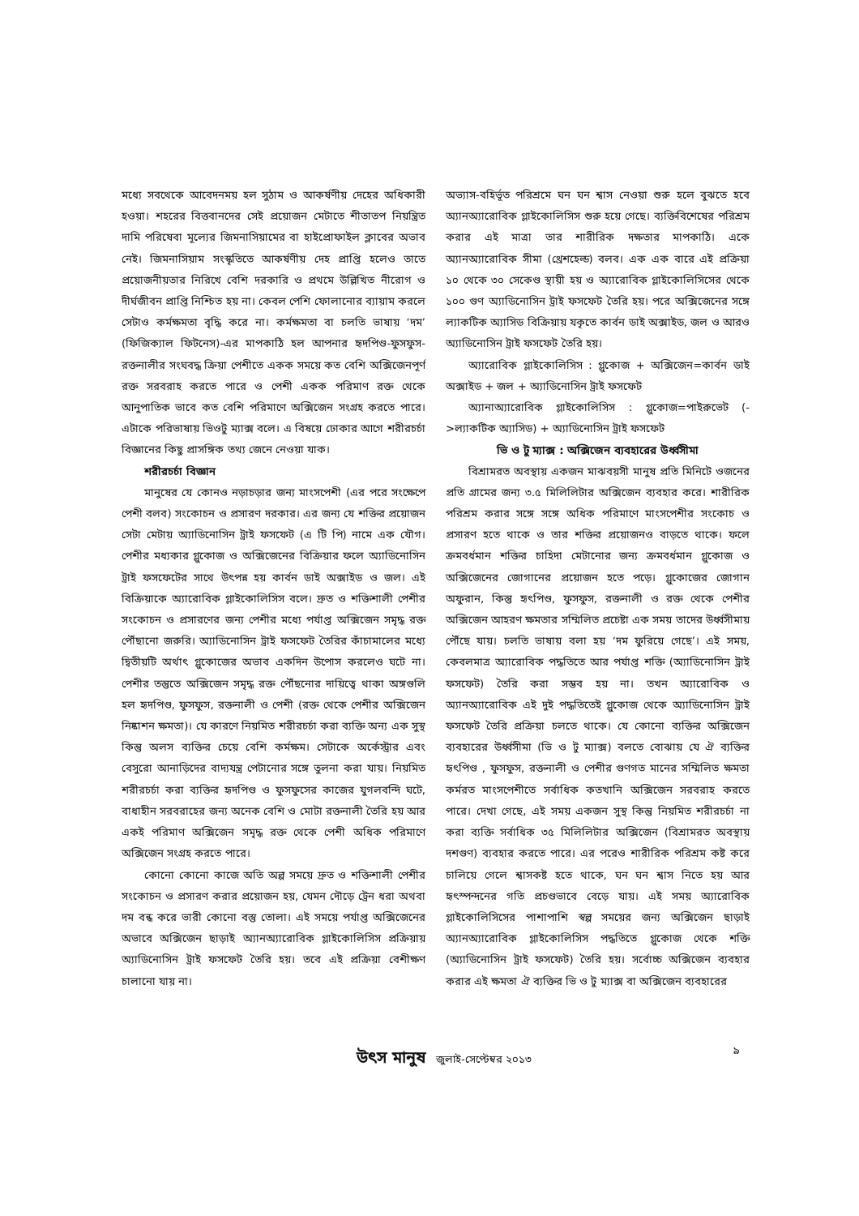মধ্যে সবথেকে আবেদনময় হল সুঠাম ও আকর্ষণীয় দেহের অধিকারী হওয়া। শহরের বিত্তবানদের সেই প্রয়োজন মেটাতে শীতাতপ নিয়ন্ত্রিত দামি পরিষেবা মূল্যের জিমনাসিয়ামের বা হাইপ্রোফাইল ক্লাবের অভাব নেই। জিমনাসিয়াম সংস্কৃতিতে আকর্ষণীয় দেহ প্রাপ্তি হলেও তাতে প্রয়োজনীয়তার নিরিখে বেশি দরকারি ও প্রথমে উল্লিখিত নীরোগ ও দীর্ঘজীবন প্রাপ্তি নিশ্চিত হয় না। কেবল পেশি ফোলানোর ব্যায়াম করলে সেটাও কর্মক্ষমতা বৃদ্ধি করে না। কর্মক্ষমতা বা চলতি ভাষায় ‘দম’ (ফিজিক্যাল ফিটনেস)-এর মাপকাঠি হল আপনার হৃদপিণ্ড-ফুসফুস-রক্তনালীর সংঘবদ্ধ ক্রিয়া পেশীতে একক সময়ে কত বেশি অক্সিজেনপূর্ণ রক্ত সরবরাহ করতে পারে ও পেশী একক পরিমাণ রক্ত থেকে আনুপাতিক ভাবে কত বেশি পরিমাণে অক্সিজেন সংগ্রহ করতে পারে। এটাকে পরিভাষায় ভিওটু ম্যাক্স বলে। এ বিষয়ে ঢোকার আগে শরীরচর্চা বিজ্ঞানের কিছু প্রাসঙ্গিক তথ্য জেনে নেওয়া যাক।
শরীরচর্চা বিজ্ঞান
মানুষের যে কোনও নড়াচড়ার জন্য মাংসপেশী (এর পরে সংক্ষেপে পেশী বলব) সংকোচন ও প্রসারণ দরকার। এর জন্য যে শক্তির প্রয়োজন সেটা মেটায় অ্যাডিনোসিন ট্রাই ফসফেট (এ টি পি) নামে এক যৌগ। পেশীর মধ্যকার গ্লুকোজ ও অক্সিজেনের বিক্রিয়ার ফলে অ্যাডিনোসিন ট্রাই ফসফেটের সাথে উৎপন্ন হয় কার্বন ডাই অক্সাইড ও জল। এই বিক্রিয়াকে অ্যারোবিক গ্লাইকোলিসিস বলে। দ্রুত ও শক্তিশালী পেশীর সংকোচন ও প্রসারণের জন্য পেশীর মধ্যে পর্যাপ্ত অক্সিজেন সমৃদ্ধ রক্ত পৌঁছানো জরুরি। অ্যাডিনোসিন ট্রাই ফসফেট তৈরির কাঁচামালের মধ্যে দ্বিতীয়টি অর্থাৎ গ্লুকোজের অভাব একদিন উপোস করলেও ঘটে না। পেশীর তন্তুতে অক্সিজেন সমৃদ্ধ রক্ত পৌঁছনোর দায়িত্বে থাকা অঙ্গগুলি হল হৃদপিণ্ড, ফুসফুস, রক্তনালী ও পেশী (রক্ত থেকে পেশীর অক্সিজেন নিষ্কাশন ক্ষমতা)। যে কারণে নিয়মিত শরীরচর্চা করা ব্যক্তি অন্য এক সুস্থ কিন্তু অলস ব্যক্তির চেয়ে বেশি কর্মক্ষম। সেটাকে অর্কেস্ট্রার এবং বেসুরো আনাড়িদের বাদ্যযন্ত্র পেটানোর সঙ্গে তুলনা করা যায়। নিয়মিত শরীরচর্চা করা ব্যক্তির হৃদপিণ্ড ও ফুসফুসের কাজের যুগলবন্দি ঘটে, বাধাহীন সরবরাহের জন্য অনেক বেশি ও মোটা রক্তনালী তৈরি হয় আর একই পরিমাণ অক্সিজেন সমৃদ্ধ রক্ত থেকে পেশী অধিক পরিমাণে অক্সিজেন সংগ্রহ করতে পারে।
কোনো কোনো কাজে অতি অল্প সময়ে দ্রুত ও শক্তিশালী পেশীর সংকোচন ও প্রসারণ করার প্রয়োজন হয়, যেমন দৌড়ে ট্রেন ধরা অথবা দম বন্ধ করে ভারী কোনো বস্তু তোলা। এই সময়ে পর্যাপ্ত অক্সিজেনের অভাবে অক্সিজেন ছাড়াই অ্যানঅ্যারোবিক গ্লাইকোলিসিস প্রক্রিয়ায় অ্যাডিনোসিন ট্রাই ফসফেট তৈরি হয়। তবে এই প্রক্রিয়া বেশীক্ষণ চালানো যায় না।
অভ্যাস-বহির্ভূত পরিশ্রমে ঘন ঘন শ্বাস নেওয়া শুরু হলে বুঝতে হবে অ্যানঅ্যারোবিক গ্লাইকোলিসিস শুরু হয়ে গেছে। ব্যক্তিবিশেষের পরিশ্রম করার এই মাত্রা তার শারীরিক দক্ষতার মাপকাঠি। একে অ্যানঅ্যারোবিক সীমা (থ্রেশহেল্ড) বলব। এক এক বারে এই প্রক্রিয়া ১০ থেকে ৩০ সেকেণ্ড স্থায়ী হয় ও অ্যারোবিক গ্লাইকোলিসিসের থেকে ১০০ গুণ অ্যাডিনোসিন ট্রাই ফসফেট তৈরি হয়। পরে অক্সিজেনের সঙ্গে ল্যাকটিক অ্যাসিড বিক্রিয়ায় যকৃতে কার্বন ডাই অক্সাইড, জল ও আরও অ্যাডিনোসিন ট্রাই ফসফেট তৈরি হয়।
অ্যারোবিক গ্লাইকোলিসিস : গ্লুকোজ + অক্সিজেন=কার্বন ডাই অক্সাইড + জল + অ্যাডিনোসিন ট্রাই ফসফেট
অ্যানাঅ্যারোবিক গ্লাইকোলিসিস : গ্লুকোজ=পাইরুভেট (->ল্যাকটিক অ্যাসিড) + অ্যাডিনোসিন ট্রাই ফসফেট
ভি ও টু ম্যাক্স : অক্সিজেন ব্যবহারের উর্ধ্বসীমা
বিশ্রামরত অবস্থায় একজন মাঝবয়সী মানুষ প্রতি মিনিটে ওজনের প্রতি গ্রামের জন্য ৩.৫ মিলিলিটার অক্সিজেন ব্যবহার করে। শারীরিক পরিশ্রম করার সঙ্গে সঙ্গে অধিক পরিমাণে মাংসপেশীর সংকোচ ও প্রসারণ হতে থাকে ও তার শক্তির প্রয়োজনও বাড়তে থাকে। ফলে ক্রমবর্ধমান শক্তির চাহিদা মেটানোর জন্য ক্রমবর্ধমান গ্লুকোজ ও অক্সিজেনের জোগানের প্রয়োজন হতে পড়ে। গ্লুকোজের জোগান অফুরান, কিন্তু হৃৎপিণ্ড, ফুসফুস, রক্তনালী ও রক্ত থেকে পেশীর অক্সিজেন আহরণ ক্ষমতার সম্মিলিত প্রচেষ্টা এক সময় তাদের উর্ধ্বসীমায় পৌঁছে যায়। চলতি ভাষায় বলা হয় ‘দম ফুরিয়ে গেছে’। এই সময়, কেবলমাত্র অ্যারোবিক পদ্ধতিতে আর পর্যাপ্ত শক্তি (অ্যাডিনোসিন ট্রাই ফসফেট) তৈরি করা সম্ভব হয় না। তখন অ্যারোবিক ও অ্যানঅ্যারোবিক এই দুই পদ্ধতিতেই গ্লুকোজ থেকে অ্যাডিনোসিন ট্রাই ফসফেট তৈরি প্রক্রিয়া চলতে থাকে। যে কোনো ব্যক্তির অক্সিজেন ব্যবহারের উর্ধ্বসীমা (ভি ও টু ম্যাক্স) বলতে বোঝায় যে ঐ ব্যক্তির হৃৎপিণ্ড , ফুসফুস, রক্তনালী ও পেশীর গুণগত মানের সম্মিলিত ক্ষমতা কর্মরত মাংসপেশীতে সর্বাধিক কতখানি অক্সিজেন সরবরাহ করতে পারে। দেখা গেছে, এই সময় একজন সুস্থ কিন্তু নিয়মিত শরীরচর্চা না করা ব্যক্তি সর্বাধিক ৩৫ মিলিলিটার অক্সিজেন (বিশ্রামরত অবস্থায় দশগুণ) ব্যবহার করতে পারে। এর পরেও শারীরিক পরিশ্রম কষ্ট করে চালিয়ে গেলে শ্বাসকষ্ট হতে থাকে, ঘন ঘন শ্বাস নিতে হয় আর হৃৎস্পন্দনের গতি প্রচণ্ডভাবে বেড়ে যায়। এই সময় অ্যারোবিক গ্লাইকোলিসিসের পাশাপাশি স্বল্প সময়ের জন্য অক্সিজেন ছাড়াই অ্যানঅ্যারোবিক গ্লাইকোলিসিস পদ্ধতিতে গ্লুকোজ থেকে শক্তি (অ্যাডিনোসিন ট্রাই ফসফেট) তৈরি হয়। সর্বোচ্চ অক্সিজেন ব্যবহার করার এই ক্ষমতা ঐ ব্যক্তির ভি ও টু ম্যাক্স বা অক্সিজেন ব্যবহারের
উৎস মানুষ জুলাই-সেপ্টেম্বর ২০১৩
৯